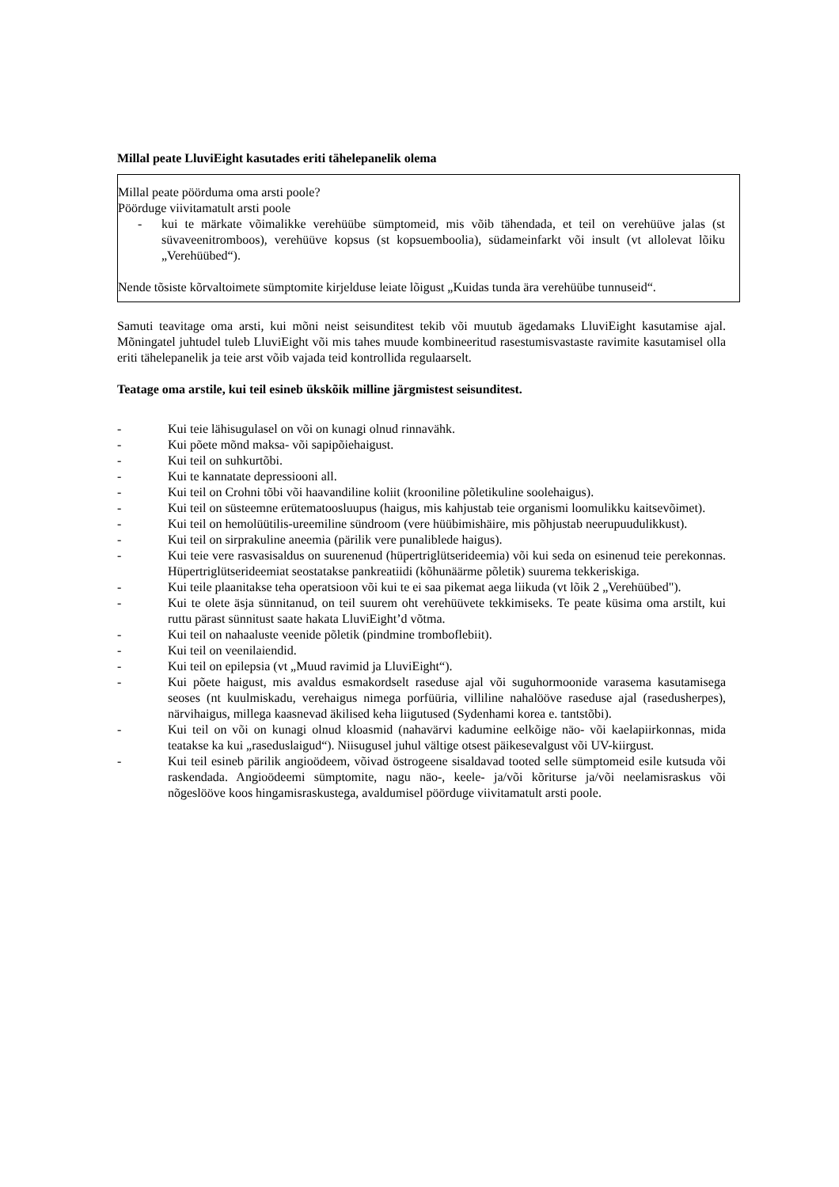Millal peate LluviEight kasutades eriti tähelepanelik olema
Millal peate pöörduma oma arsti poole?
Pöörduge viivitamatult arsti poole
- kui te märkate võimalikke verehüübe sümptomeid, mis võib tähendada, et teil on verehüüve jalas (st süvaveenitromboos), verehüüve kopsus (st kopsuemboolia), südameinfarkt või insult (vt allolevat lõiku „Verehüübed“).
Nende tõsiste kõrvaltoimete sümptomite kirjelduse leiate lõigust „Kuidas tunda ära verehüübe tunnuseid“.
Samuti teavitage oma arsti, kui mõni neist seisunditest tekib või muutub ägedamaks LluviEight kasutamise ajal. Mõningatel juhtudel tuleb LluviEight või mis tahes muude kombineeritud rasestumisvastaste ravimite kasutamisel olla eriti tähelepanelik ja teie arst võib vajada teid kontrollida regulaarselt.
Teatage oma arstile, kui teil esineb ükskõik milline järgmistest seisunditest.
- Kui teie lähisugulasel on või on kunagi olnud rinnavähk.
- Kui põete mõnd maksa- või sapipõiehaigust.
- Kui teil on suhkurtõbi.
- Kui te kannatate depressiooni all.
- Kui teil on Crohni tõbi või haavandiline koliit (krooniline põletikuline soolehaigus).
- Kui teil on süsteemne erütematoosluupus (haigus, mis kahjustab teie organismi loomulikku kaitsevõimet).
- Kui teil on hemolüütilis-ureemiline sündroom (vere hüübimishäire, mis põhjustab neerupuudulikkust).
- Kui teil on sirprakuline aneemia (pärilik vere punaliblede haigus).
- Kui teie vere rasvasisaldus on suurenenud (hüpertriglütserideemia) või kui seda on esinenud teie perekonnas. Hüpertriglütserideemiat seostatakse pankreatiidi (kõhunäärme põletik) suurema tekkeriskiga.
- Kui teile plaanitakse teha operatsioon või kui te ei saa pikemat aega liikuda (vt lõik 2 „Verehüübed").
- Kui te olete äsja sünnitanud, on teil suurem oht verehüüvete tekkimiseks. Te peate küsima oma arstilt, kui ruttu pärast sünnitust saate hakata LluviEight’d võtma.
- Kui teil on nahaaluste veenide põletik (pindmine tromboflebiit).
- Kui teil on veenilaiendid.
- Kui teil on epilepsia (vt „Muud ravimid ja LluviEight“).
- Kui põete haigust, mis avaldus esmakordselt raseduse ajal või suguhormoonide varasema kasutamisega seoses (nt kuulmiskadu, verehaigus nimega porfüüria, villiline nahalööve raseduse ajal (rasedusherpes), närvihaigus, millega kaasnevad äkilised keha liigutused (Sydenhami korea e. tantstõbi).
- Kui teil on või on kunagi olnud kloasmid (nahavärvi kadumine eelkõige näo- või kaelapiirkonnas, mida teatakse ka kui „raseduslaigud“). Niisugusel juhul vältige otsest päikesevalgust või UV-kiirgust.
- Kui teil esineb pärilik angioödeem, võivad östrogeene sisaldavad tooted selle sümptomeid esile kutsuda või raskendada. Angioödeemi sümptomite, nagu näo-, keele- ja/või kõriturse ja/või neelamisraskus või nõgeslööve koos hingamisraskustega, avaldumisel pöörduge viivitamatult arsti poole.